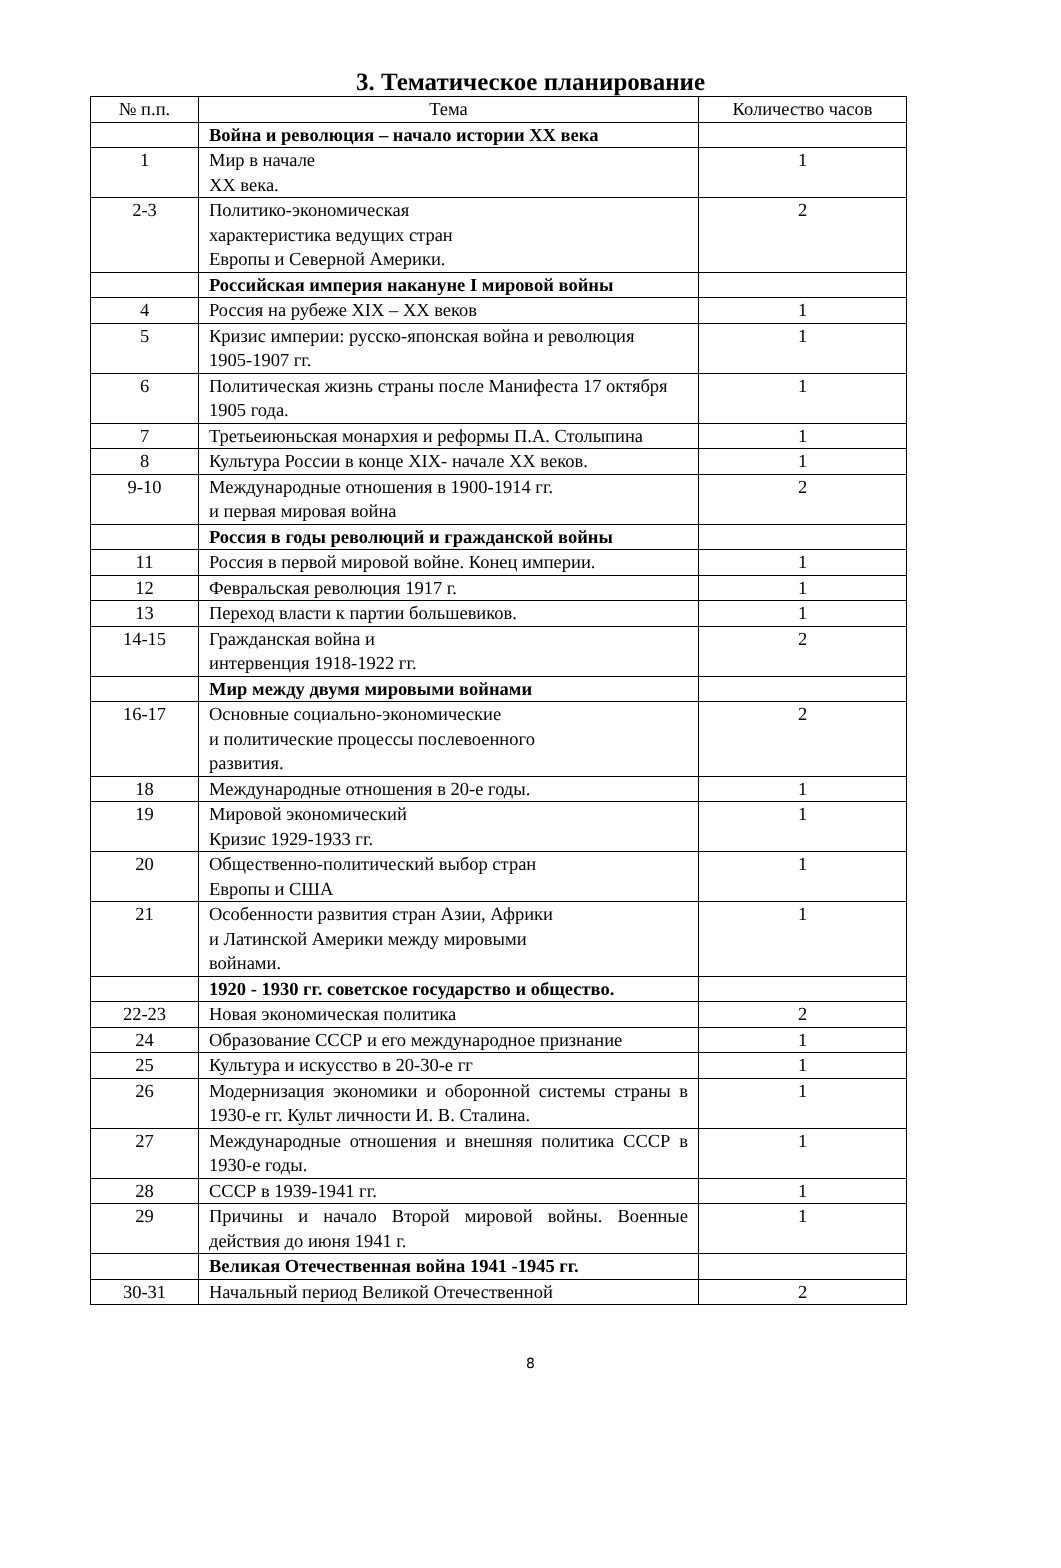3. Тематическое планирование
| № п.п. | Тема | Количество часов |
| --- | --- | --- |
| | Война и революция – начало истории XX века | |
| 1 | Мир в начале XX века. | 1 |
| 2-3 | Политико-экономическая характеристика ведущих стран Европы и Северной Америки. | 2 |
| | Российская империя накануне I мировой войны | |
| 4 | Россия на рубеже XIX – XX веков | 1 |
| 5 | Кризис империи: русско-японская война и революция 1905-1907 гг. | 1 |
| 6 | Политическая жизнь страны после Манифеста 17 октября 1905 года. | 1 |
| 7 | Третьеиюньская монархия и реформы П.А. Столыпина | 1 |
| 8 | Культура России в конце XIX- начале XX веков. | 1 |
| 9-10 | Международные отношения в 1900-1914 гг. и первая мировая война | 2 |
| | Россия в годы революций и гражданской войны | |
| 11 | Россия в первой мировой войне. Конец империи. | 1 |
| 12 | Февральская революция 1917 г. | 1 |
| 13 | Переход власти к партии большевиков. | 1 |
| 14-15 | Гражданская война и интервенция 1918-1922 гг. | 2 |
| | Мир между двумя мировыми войнами | |
| 16-17 | Основные социально-экономические и политические процессы послевоенного развития. | 2 |
| 18 | Международные отношения в 20-е годы. | 1 |
| 19 | Мировой экономический Кризис 1929-1933 гг. | 1 |
| 20 | Общественно-политический выбор стран Европы и США | 1 |
| 21 | Особенности развития стран Азии, Африки и Латинской Америки между мировыми войнами. | 1 |
| | 1920 - 1930 гг. советское государство и общество. | |
| 22-23 | Новая экономическая политика | 2 |
| 24 | Образование СССР и его международное признание | 1 |
| 25 | Культура и искусство в 20-30-е гг | 1 |
| 26 | Модернизация экономики и оборонной системы страны в 1930-е гг. Культ личности И. В. Сталина. | 1 |
| 27 | Международные отношения и внешняя политика СССР в 1930-е годы. | 1 |
| 28 | СССР в 1939-1941 гг. | 1 |
| 29 | Причины и начало Второй мировой войны. Военные действия до июня 1941 г. | 1 |
| | Великая Отечественная война 1941 -1945 гг. | |
| 30-31 | Начальный период Великой Отечественной | 2 |
8